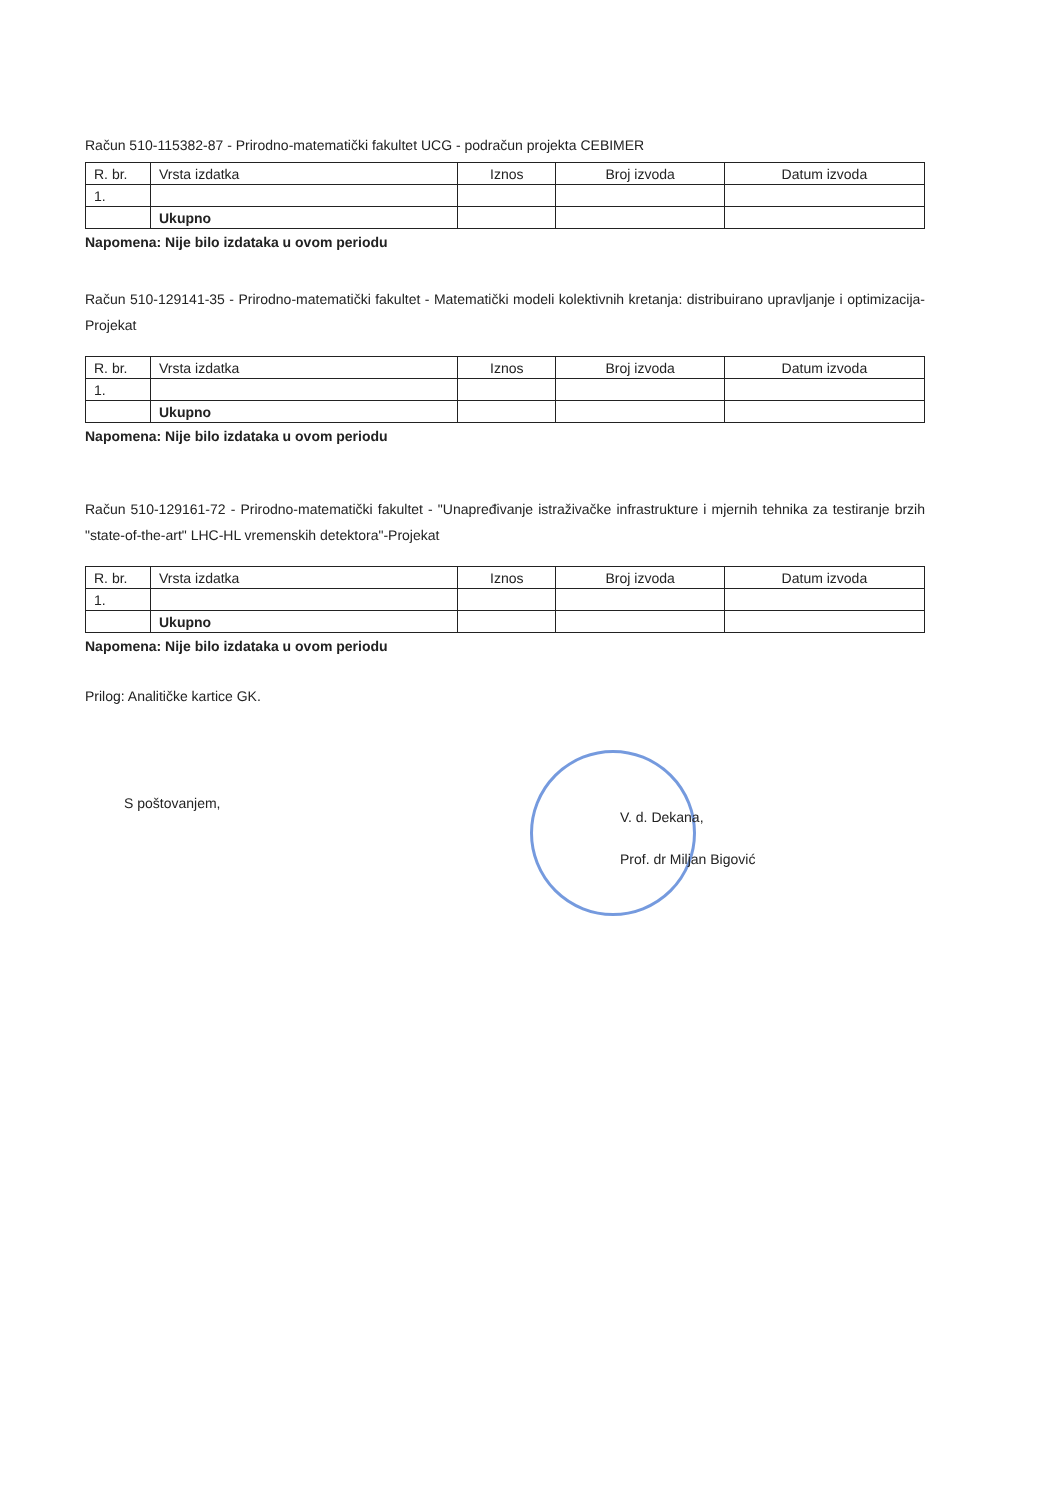Račun 510-115382-87 - Prirodno-matematički fakultet UCG - podračun projekta CEBIMER
| R. br. | Vrsta izdatka | Iznos | Broj izvoda | Datum izvoda |
| 1. | | | | |
| | Ukupno | | | |
Napomena: Nije bilo izdataka u ovom periodu
Račun 510-129141-35 - Prirodno-matematički fakultet - Matematički modeli kolektivnih kretanja: distribuirano upravljanje i optimizacija-Projekat
| R. br. | Vrsta izdatka | Iznos | Broj izvoda | Datum izvoda |
| 1. | | | | |
| | Ukupno | | | |
Napomena: Nije bilo izdataka u ovom periodu
Račun 510-129161-72 - Prirodno-matematički fakultet - "Unapređivanje istraživačke infrastrukture i mjernih tehnika za testiranje brzih "state-of-the-art" LHC-HL vremenskih detektora"-Projekat
| R. br. | Vrsta izdatka | Iznos | Broj izvoda | Datum izvoda |
| 1. | | | | |
| | Ukupno | | | |
Napomena: Nije bilo izdataka u ovom periodu
Prilog: Analitičke kartice GK.
S poštovanjem,
V. d. Dekana,
Prof. dr Miljan Bigović